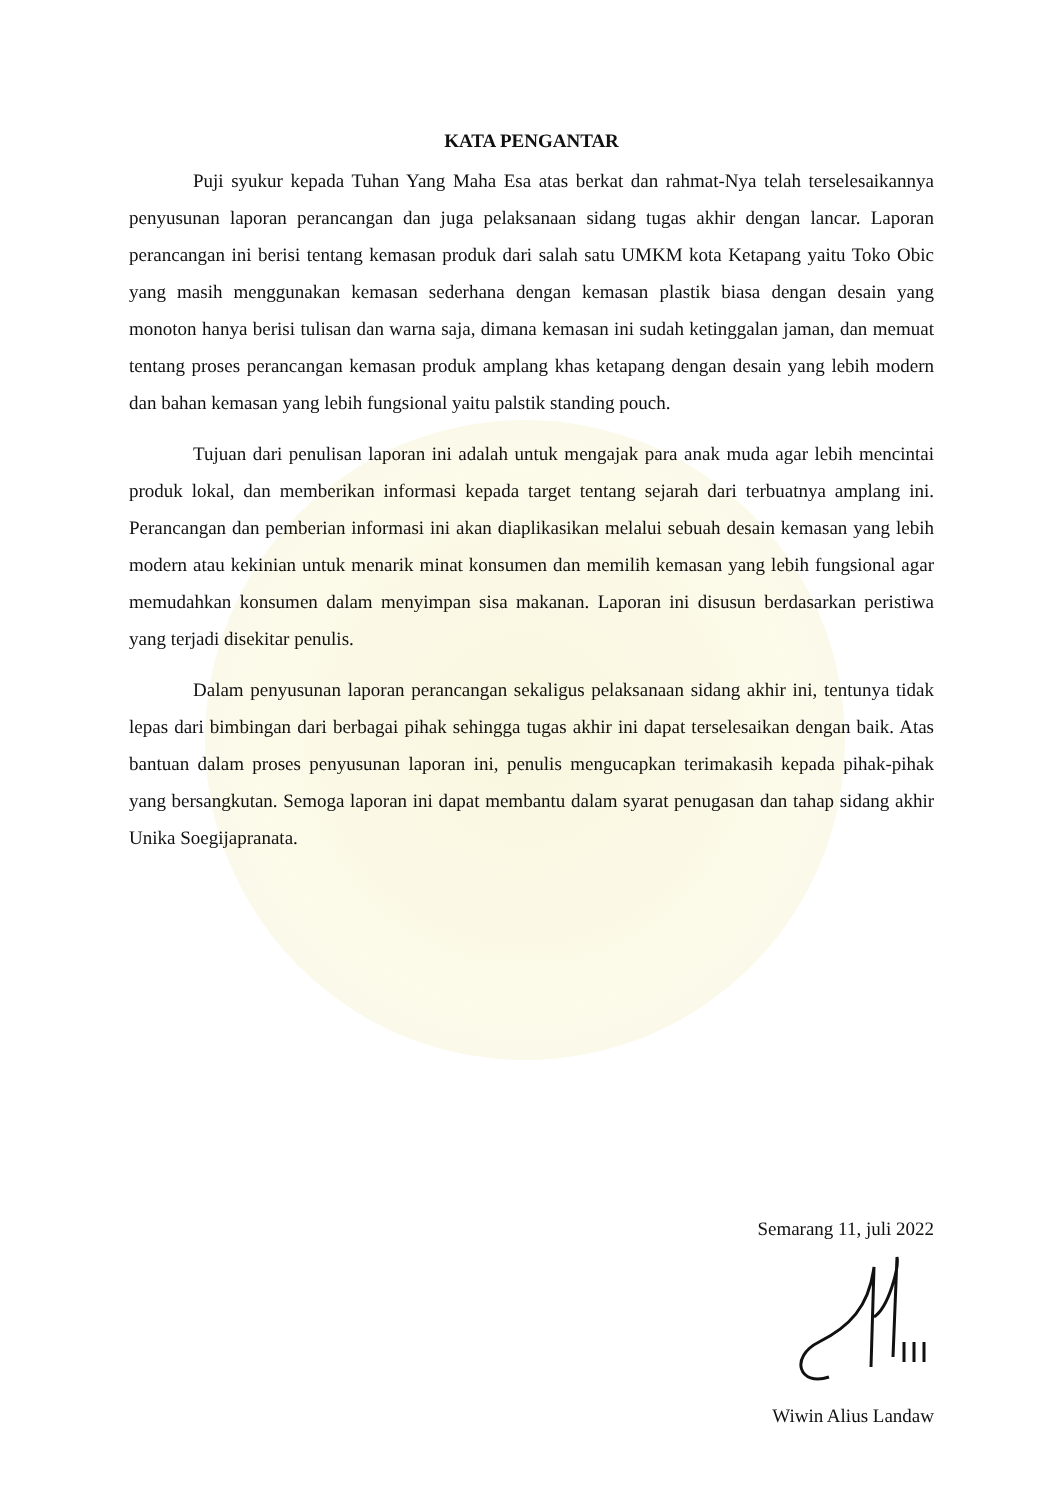KATA PENGANTAR
Puji syukur kepada Tuhan Yang Maha Esa atas berkat dan rahmat-Nya telah terselesaikannya penyusunan laporan perancangan dan juga pelaksanaan sidang tugas akhir dengan lancar. Laporan perancangan ini berisi tentang kemasan produk dari salah satu UMKM kota Ketapang yaitu Toko Obic yang masih menggunakan kemasan sederhana dengan kemasan plastik biasa dengan desain yang monoton hanya berisi tulisan dan warna saja, dimana kemasan ini sudah ketinggalan jaman, dan memuat tentang proses perancangan kemasan produk amplang khas ketapang dengan desain yang lebih modern dan bahan kemasan yang lebih fungsional yaitu palstik standing pouch.
Tujuan dari penulisan laporan ini adalah untuk mengajak para anak muda agar lebih mencintai produk lokal, dan memberikan informasi kepada target tentang sejarah dari terbuatnya amplang ini. Perancangan dan pemberian informasi ini akan diaplikasikan melalui sebuah desain kemasan yang lebih modern atau kekinian untuk menarik minat konsumen dan memilih kemasan yang lebih fungsional agar memudahkan konsumen dalam menyimpan sisa makanan. Laporan ini disusun berdasarkan peristiwa yang terjadi disekitar penulis.
Dalam penyusunan laporan perancangan sekaligus pelaksanaan sidang akhir ini, tentunya tidak lepas dari bimbingan dari berbagai pihak sehingga tugas akhir ini dapat terselesaikan dengan baik. Atas bantuan dalam proses penyusunan laporan ini, penulis mengucapkan terimakasih kepada pihak-pihak yang bersangkutan. Semoga laporan ini dapat membantu dalam syarat penugasan dan tahap sidang akhir Unika Soegijapranata.
Semarang 11, juli 2022
Wiwin Alius Landaw